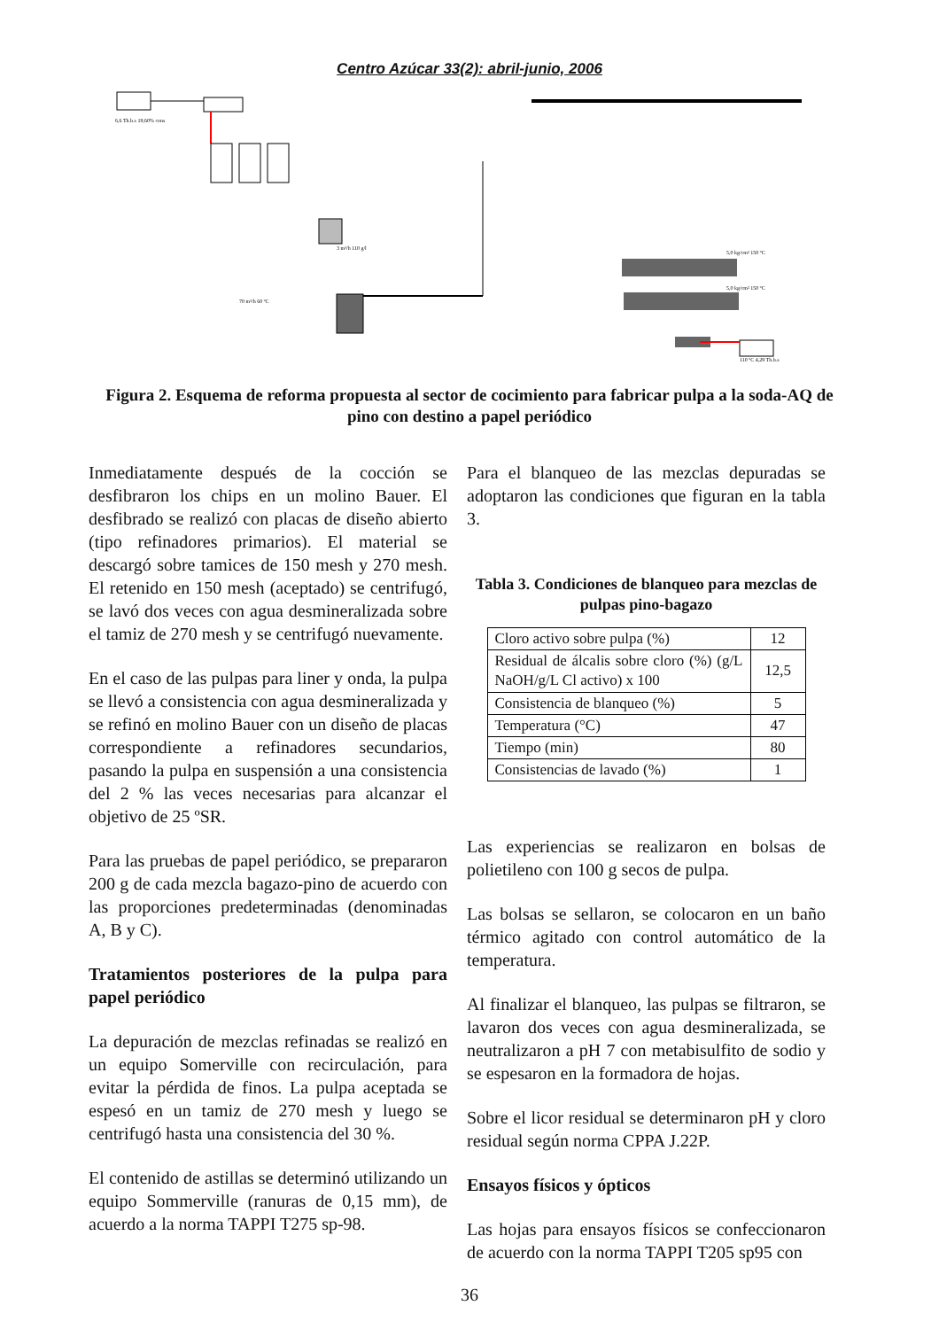Centro Azúcar 33(2): abril-junio, 2006
6,6 Th.b.s 19,60% cons
3 m³/h 110 g/l
70 m³/h 60 ºC
5,0 kg/cm² 150 ºC
5,0 kg/cm² 150 ºC
110 ºC 4,29 Th.b.s
Figura 2. Esquema de reforma propuesta al sector de cocimiento para fabricar pulpa a la soda-AQ de pino con destino a papel periódico
Inmediatamente después de la cocción se desfibraron los chips en un molino Bauer. El desfibrado se realizó con placas de diseño abierto (tipo refinadores primarios). El material se descargó sobre tamices de 150 mesh y 270 mesh. El retenido en 150 mesh (aceptado) se centrifugó, se lavó dos veces con agua desmineralizada sobre el tamiz de 270 mesh y se centrifugó nuevamente.
En el caso de las pulpas para liner y onda, la pulpa se llevó a consistencia con agua desmineralizada y se refinó en molino Bauer con un diseño de placas correspondiente a refinadores secundarios, pasando la pulpa en suspensión a una consistencia del 2 % las veces necesarias para alcanzar el objetivo de 25 ºSR.
Para las pruebas de papel periódico, se prepararon 200 g de cada mezcla bagazo-pino de acuerdo con las proporciones predeterminadas (denominadas A, B y C).
Tratamientos posteriores de la pulpa para papel periódico
La depuración de mezclas refinadas se realizó en un equipo Somerville con recirculación, para evitar la pérdida de finos. La pulpa aceptada se espesó en un tamiz de 270 mesh y luego se centrifugó hasta una consistencia del 30 %.
El contenido de astillas se determinó utilizando un equipo Sommerville (ranuras de 0,15 mm), de acuerdo a la norma TAPPI T275 sp-98.
Para el blanqueo de las mezclas depuradas se adoptaron las condiciones que figuran en la tabla 3.
Tabla 3. Condiciones de blanqueo para mezclas de pulpas pino-bagazo
| Cloro activo sobre pulpa (%) | 12 |
| Residual de álcalis sobre cloro (%) (g/L NaOH/g/L Cl activo) x 100 | 12,5 |
| Consistencia de blanqueo (%) | 5 |
| Temperatura (°C) | 47 |
| Tiempo (min) | 80 |
| Consistencias de lavado (%) | 1 |
Las experiencias se realizaron en bolsas de polietileno con 100 g secos de pulpa.
Las bolsas se sellaron, se colocaron en un baño térmico agitado con control automático de la temperatura.
Al finalizar el blanqueo, las pulpas se filtraron, se lavaron dos veces con agua desmineralizada, se neutralizaron a pH 7 con metabisulfito de sodio y se espesaron en la formadora de hojas.
Sobre el licor residual se determinaron pH y cloro residual según norma CPPA J.22P.
Ensayos físicos y ópticos
Las hojas para ensayos físicos se confeccionaron de acuerdo con la norma TAPPI T205 sp95 con
36